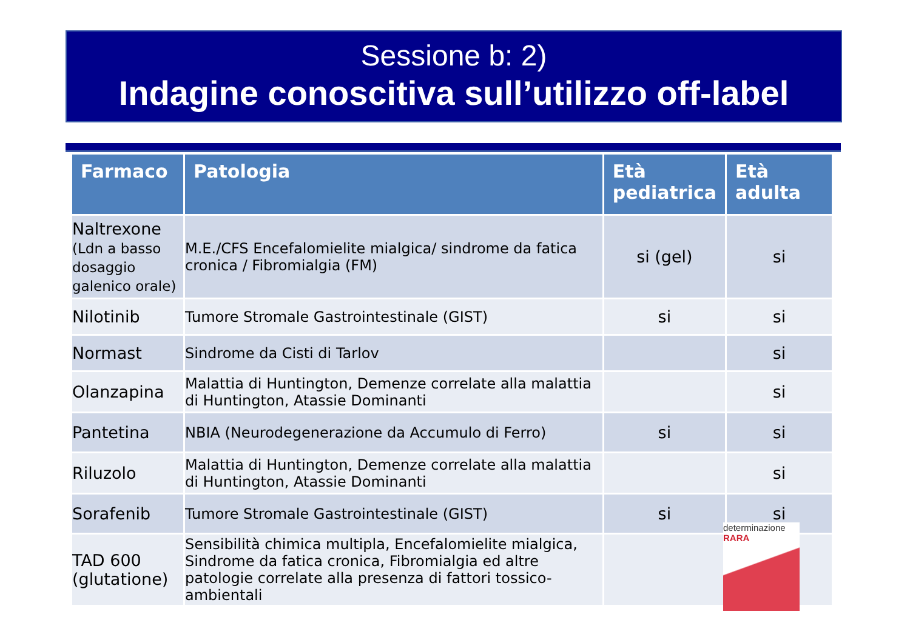Sessione b: 2)
Indagine conoscitiva sull’utilizzo off-label
| Farmaco | Patologia | Età pediatrica | Età adulta |
| --- | --- | --- | --- |
| Naltrexone (Ldn a basso dosaggio galenico orale) | M.E./CFS Encefalomielite mialgica/ sindrome da fatica cronica / Fibromialgia (FM) | si (gel) | si |
| Nilotinib | Tumore Stromale Gastrointestinale (GIST) | si | si |
| Normast | Sindrome da Cisti di Tarlov | | si |
| Olanzapina | Malattia di Huntington, Demenze correlate alla malattia di Huntington, Atassie Dominanti | | si |
| Pantetina | NBIA (Neurodegenerazione da Accumulo di Ferro) | si | si |
| Riluzolo | Malattia di Huntington, Demenze correlate alla malattia di Huntington, Atassie Dominanti | | si |
| Sorafenib | Tumore Stromale Gastrointestinale (GIST) | si | si |
| TAD 600 (glutatione) | Sensibilità chimica multipla, Encefalomielite mialgica, Sindrome da fatica cronica, Fibromialgia ed altre patologie correlate alla presenza di fattori tossico-ambientali | | |
determinazione RARA